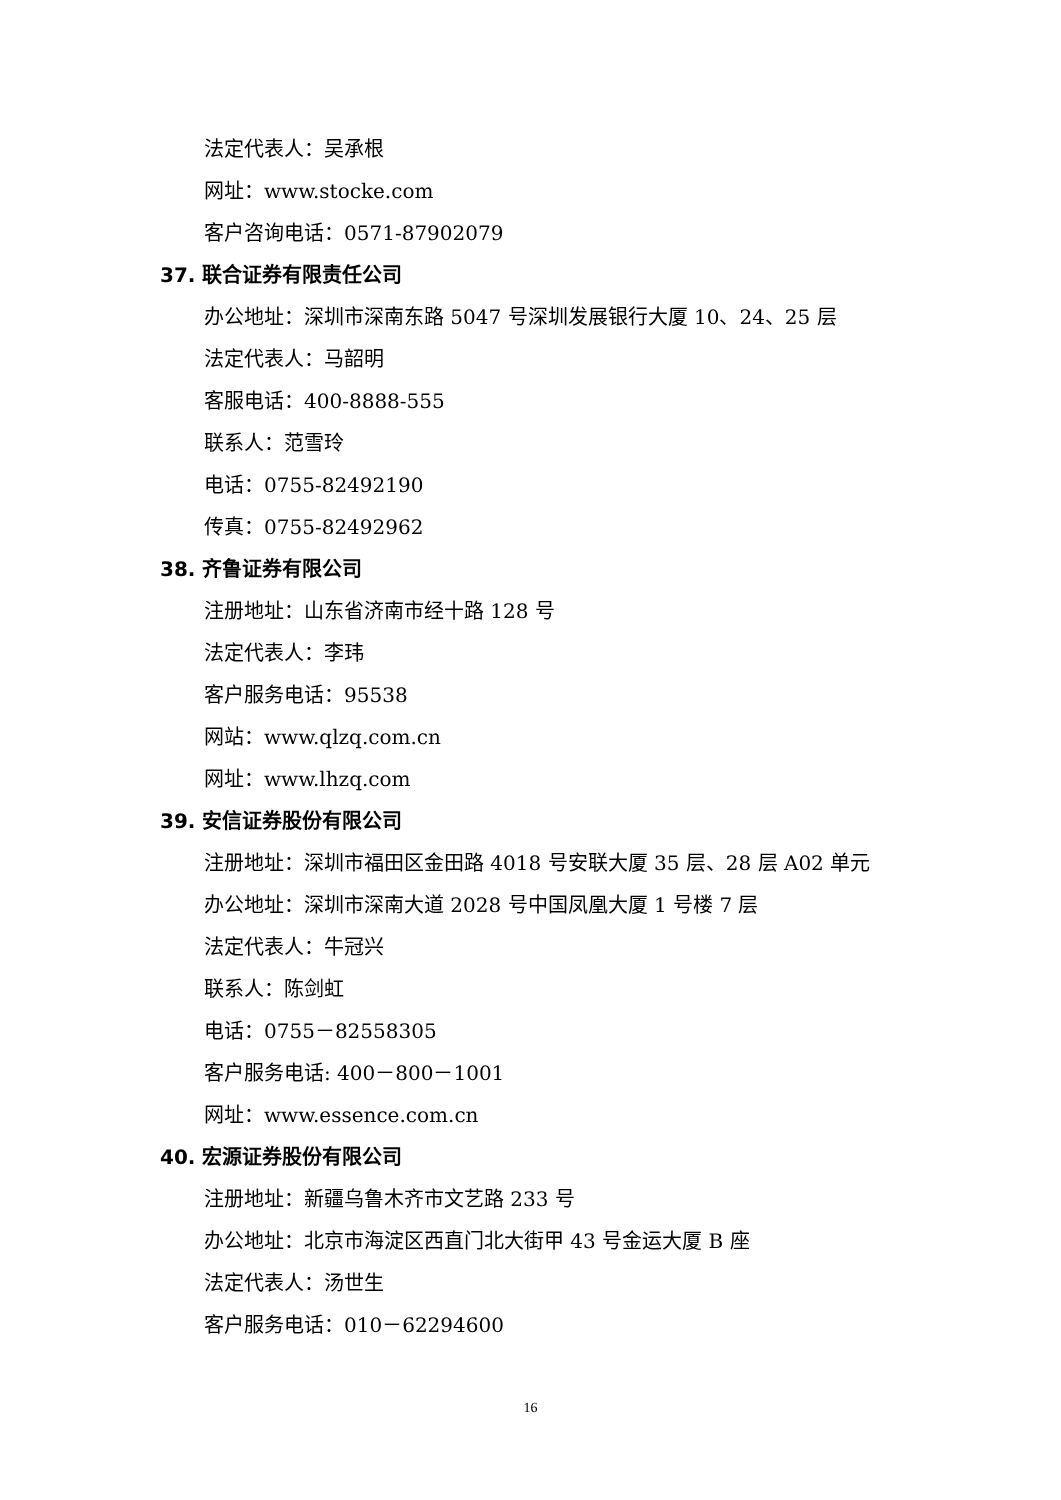法定代表人：吴承根
网址：www.stocke.com
客户咨询电话：0571-87902079
37. 联合证券有限责任公司
办公地址：深圳市深南东路 5047 号深圳发展银行大厦 10、24、25 层
法定代表人：马韶明
客服电话：400-8888-555
联系人：范雪玲
电话：0755-82492190
传真：0755-82492962
38. 齐鲁证券有限公司
注册地址：山东省济南市经十路 128 号
法定代表人：李玮
客户服务电话：95538
网站：www.qlzq.com.cn
网址：www.lhzq.com
39. 安信证券股份有限公司
注册地址：深圳市福田区金田路 4018 号安联大厦 35 层、28 层 A02 单元
办公地址：深圳市深南大道 2028 号中国凤凰大厦 1 号楼 7 层
法定代表人：牛冠兴
联系人：陈剑虹
电话：0755－82558305
客户服务电话: 400－800－1001
网址：www.essence.com.cn
40. 宏源证券股份有限公司
注册地址：新疆乌鲁木齐市文艺路 233 号
办公地址：北京市海淀区西直门北大街甲 43 号金运大厦 B 座
法定代表人：汤世生
客户服务电话：010－62294600
16